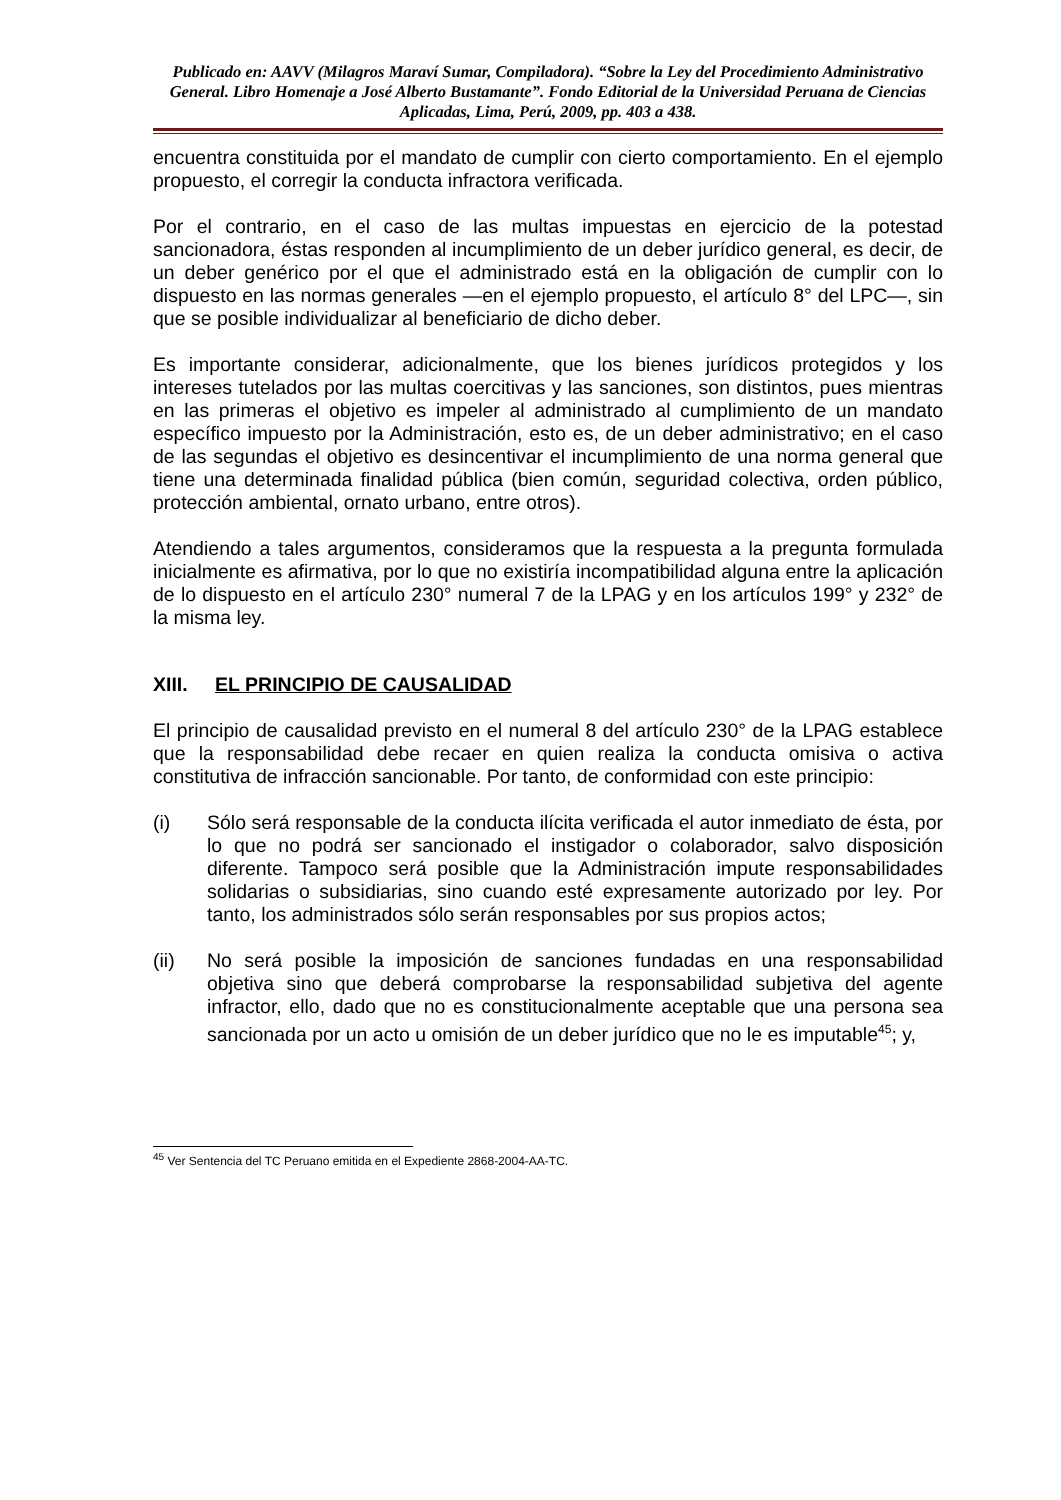Publicado en: AAVV (Milagros Maraví Sumar, Compiladora). “Sobre la Ley del Procedimiento Administrativo General. Libro Homenaje a José Alberto Bustamante”. Fondo Editorial de la Universidad Peruana de Ciencias Aplicadas, Lima, Perú, 2009, pp. 403 a 438.
encuentra constituida por el mandato de cumplir con cierto comportamiento. En el ejemplo propuesto, el corregir la conducta infractora verificada.
Por el contrario, en el caso de las multas impuestas en ejercicio de la potestad sancionadora, éstas responden al incumplimiento de un deber jurídico general, es decir, de un deber genérico por el que el administrado está en la obligación de cumplir con lo dispuesto en las normas generales —en el ejemplo propuesto, el artículo 8° del LPC—, sin que se posible individualizar al beneficiario de dicho deber.
Es importante considerar, adicionalmente, que los bienes jurídicos protegidos y los intereses tutelados por las multas coercitivas y las sanciones, son distintos, pues mientras en las primeras el objetivo es impeler al administrado al cumplimiento de un mandato específico impuesto por la Administración, esto es, de un deber administrativo; en el caso de las segundas el objetivo es desincentivar el incumplimiento de una norma general que tiene una determinada finalidad pública (bien común, seguridad colectiva, orden público, protección ambiental, ornato urbano, entre otros).
Atendiendo a tales argumentos, consideramos que la respuesta a la pregunta formulada inicialmente es afirmativa, por lo que no existiría incompatibilidad alguna entre la aplicación de lo dispuesto en el artículo 230° numeral 7 de la LPAG y en los artículos 199° y 232° de la misma ley.
XIII. EL PRINCIPIO DE CAUSALIDAD
El principio de causalidad previsto en el numeral 8 del artículo 230° de la LPAG establece que la responsabilidad debe recaer en quien realiza la conducta omisiva o activa constitutiva de infracción sancionable. Por tanto, de conformidad con este principio:
(i) Sólo será responsable de la conducta ilícita verificada el autor inmediato de ésta, por lo que no podrá ser sancionado el instigador o colaborador, salvo disposición diferente. Tampoco será posible que la Administración imputе responsabilidades solidarias o subsidiarias, sino cuando esté expresamente autorizado por ley. Por tanto, los administrados sólo serán responsables por sus propios actos;
(ii) No será posible la imposición de sanciones fundadas en una responsabilidad objetiva sino que deberá comprobarse la responsabilidad subjetiva del agente infractor, ello, dado que no es constitucionalmente aceptable que una persona sea sancionada por un acto u omisión de un deber jurídico que no le es imputable<sup>45</sup>; y,
<sup>45</sup> Ver Sentencia del TC Peruano emitida en el Expediente 2868-2004-AA-TC.